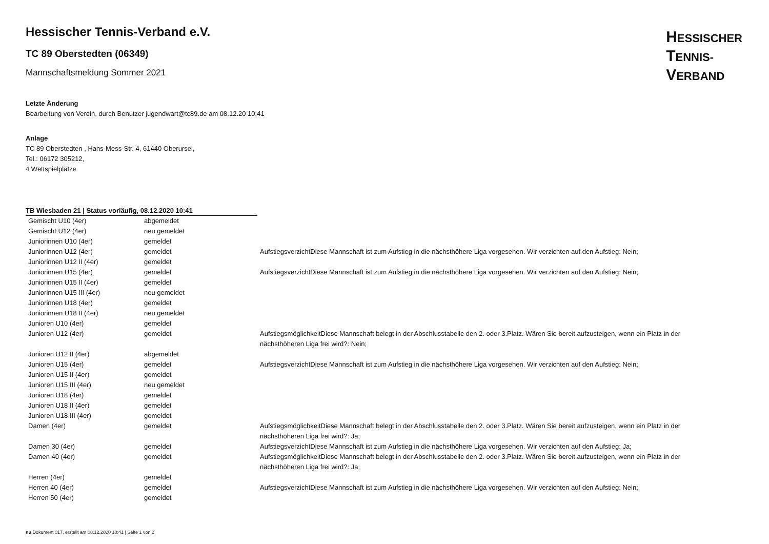HESSISCHER
TENNIS-
VERBAND
Hessischer Tennis-Verband e.V.
TC 89 Oberstedten (06349)
Mannschaftsmeldung Sommer 2021
Letzte Änderung
Bearbeitung von Verein, durch Benutzer jugendwart@tc89.de am 08.12.20 10:41
Anlage
TC 89 Oberstedten , Hans-Mess-Str. 4, 61440 Oberursel,
Tel.: 06172 305212,
4 Wettspielplätze
TB Wiesbaden 21 | Status vorläufig, 08.12.2020 10:41
| Gemischt U10 (4er) | abgemeldet | |
| Gemischt U12 (4er) | neu gemeldet | |
| Juniorinnen U10 (4er) | gemeldet | |
| Juniorinnen U12 (4er) | gemeldet | AufstiegsverzichtDiese Mannschaft ist zum Aufstieg in die nächsthöhere Liga vorgesehen. Wir verzichten auf den Aufstieg: Nein; |
| Juniorinnen U12 II (4er) | gemeldet | |
| Juniorinnen U15 (4er) | gemeldet | AufstiegsverzichtDiese Mannschaft ist zum Aufstieg in die nächsthöhere Liga vorgesehen. Wir verzichten auf den Aufstieg: Nein; |
| Juniorinnen U15 II (4er) | gemeldet | |
| Juniorinnen U15 III (4er) | neu gemeldet | |
| Juniorinnen U18 (4er) | gemeldet | |
| Juniorinnen U18 II (4er) | neu gemeldet | |
| Junioren U10 (4er) | gemeldet | |
| Junioren U12 (4er) | gemeldet | AufstiegsmöglichkeitDiese Mannschaft belegt in der Abschlusstabelle den 2. oder 3.Platz. Wären Sie bereit aufzusteigen, wenn ein Platz in der nächsthöheren Liga frei wird?: Nein; |
| Junioren U12 II (4er) | abgemeldet | |
| Junioren U15 (4er) | gemeldet | AufstiegsverzichtDiese Mannschaft ist zum Aufstieg in die nächsthöhere Liga vorgesehen. Wir verzichten auf den Aufstieg: Nein; |
| Junioren U15 II (4er) | gemeldet | |
| Junioren U15 III (4er) | neu gemeldet | |
| Junioren U18 (4er) | gemeldet | |
| Junioren U18 II (4er) | gemeldet | |
| Junioren U18 III (4er) | gemeldet | |
| Damen (4er) | gemeldet | AufstiegsmöglichkeitDiese Mannschaft belegt in der Abschlusstabelle den 2. oder 3.Platz. Wären Sie bereit aufzusteigen, wenn ein Platz in der nächsthöheren Liga frei wird?: Ja; |
| Damen 30 (4er) | gemeldet | AufstiegsverzichtDiese Mannschaft ist zum Aufstieg in die nächsthöhere Liga vorgesehen. Wir verzichten auf den Aufstieg: Ja; |
| Damen 40 (4er) | gemeldet | AufstiegsmöglichkeitDiese Mannschaft belegt in der Abschlusstabelle den 2. oder 3.Platz. Wären Sie bereit aufzusteigen, wenn ein Platz in der nächsthöheren Liga frei wird?: Ja; |
| Herren (4er) | gemeldet | |
| Herren 40 (4er) | gemeldet | AufstiegsverzichtDiese Mannschaft ist zum Aufstieg in die nächsthöhere Liga vorgesehen. Wir verzichten auf den Aufstieg: Nein; |
| Herren 50 (4er) | gemeldet | |
nu.Dokument 017, erstellt am 08.12.2020 10:41 | Seite 1 von 2